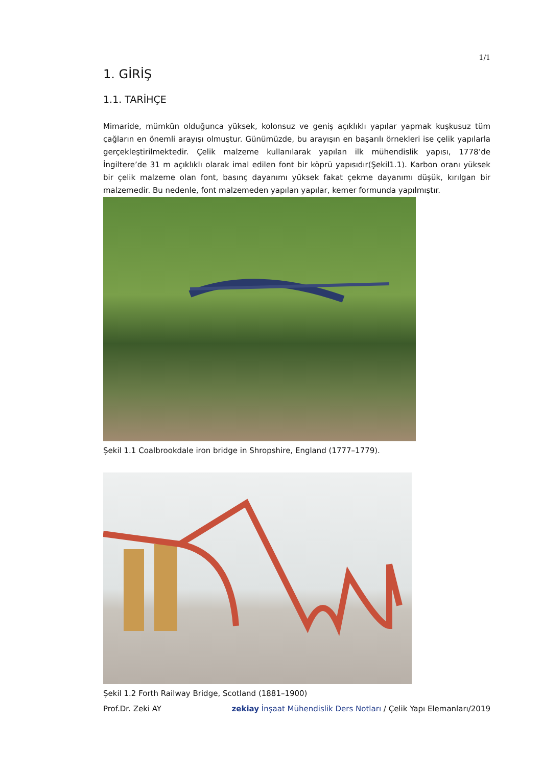1/1
1. GİRİŞ
1.1. TARİHÇE
Mimaride, mümkün olduğunca yüksek, kolonsuz ve geniş açıklıklı yapılar yapmak kuşkusuz tüm çağların en önemli arayışı olmuştur. Günümüzde, bu arayışın en başarılı örnekleri ise çelik yapılarla gerçekleştirilmektedir. Çelik malzeme kullanılarak yapılan ilk mühendislik yapısı, 1778’de İngiltere’de 31 m açıklıklı olarak imal edilen font bir köprü yapısıdır(Şekil1.1). Karbon oranı yüksek bir çelik malzeme olan font, basınç dayanımı yüksek fakat çekme dayanımı düşük, kırılgan bir malzemedir. Bu nedenle, font malzemeden yapılan yapılar, kemer formunda yapılmıştır.
Şekil 1.1 Coalbrookdale iron bridge in Shropshire, England (1777–1779).
Şekil 1.2 Forth Railway Bridge, Scotland (1881–1900)
Prof.Dr. Zeki AY zekiay İnşaat Mühendislik Ders Notları / Çelik Yapı Elemanları/2019